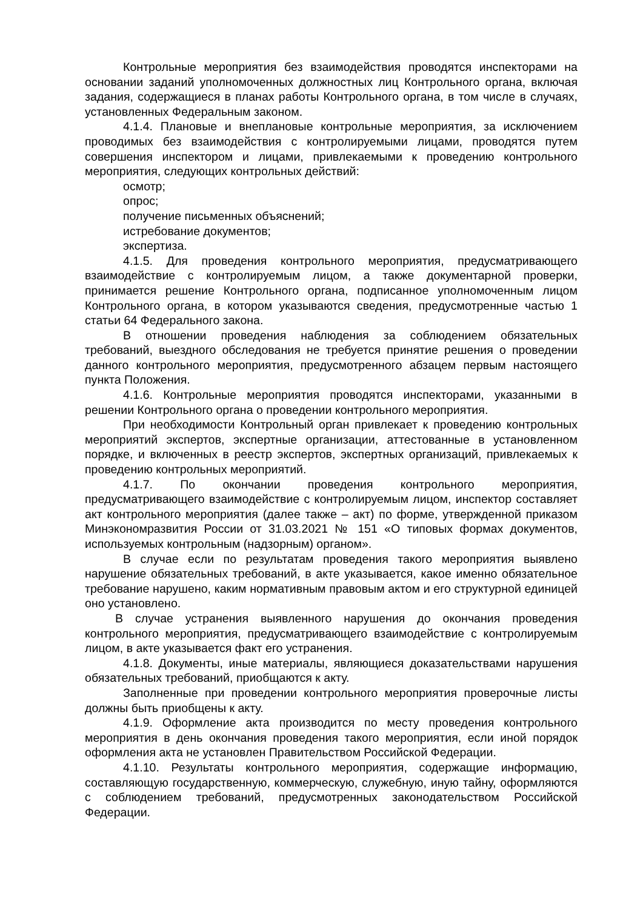Контрольные мероприятия без взаимодействия проводятся инспекторами на основании заданий уполномоченных должностных лиц Контрольного органа, включая задания, содержащиеся в планах работы Контрольного органа, в том числе в случаях, установленных Федеральным законом.
4.1.4. Плановые и внеплановые контрольные мероприятия, за исключением проводимых без взаимодействия с контролируемыми лицами, проводятся путем совершения инспектором и лицами, привлекаемыми к проведению контрольного мероприятия, следующих контрольных действий:
осмотр;
опрос;
получение письменных объяснений;
истребование документов;
экспертиза.
4.1.5. Для проведения контрольного мероприятия, предусматривающего взаимодействие с контролируемым лицом, а также документарной проверки, принимается решение Контрольного органа, подписанное уполномоченным лицом Контрольного органа, в котором указываются сведения, предусмотренные частью 1 статьи 64 Федерального закона.
В отношении проведения наблюдения за соблюдением обязательных требований, выездного обследования не требуется принятие решения о проведении данного контрольного мероприятия, предусмотренного абзацем первым настоящего пункта Положения.
4.1.6. Контрольные мероприятия проводятся инспекторами, указанными в решении Контрольного органа о проведении контрольного мероприятия.
При необходимости Контрольный орган привлекает к проведению контрольных мероприятий экспертов, экспертные организации, аттестованные в установленном порядке, и включенных в реестр экспертов, экспертных организаций, привлекаемых к проведению контрольных мероприятий.
4.1.7. По окончании проведения контрольного мероприятия, предусматривающего взаимодействие с контролируемым лицом, инспектор составляет акт контрольного мероприятия (далее также – акт) по форме, утвержденной приказом Минэкономразвития России от 31.03.2021 № 151 «О типовых формах документов, используемых контрольным (надзорным) органом».
В случае если по результатам проведения такого мероприятия выявлено нарушение обязательных требований, в акте указывается, какое именно обязательное требование нарушено, каким нормативным правовым актом и его структурной единицей оно установлено.
В случае устранения выявленного нарушения до окончания проведения контрольного мероприятия, предусматривающего взаимодействие с контролируемым лицом, в акте указывается факт его устранения.
4.1.8. Документы, иные материалы, являющиеся доказательствами нарушения обязательных требований, приобщаются к акту.
Заполненные при проведении контрольного мероприятия проверочные листы должны быть приобщены к акту.
4.1.9. Оформление акта производится по месту проведения контрольного мероприятия в день окончания проведения такого мероприятия, если иной порядок оформления акта не установлен Правительством Российской Федерации.
4.1.10. Результаты контрольного мероприятия, содержащие информацию, составляющую государственную, коммерческую, служебную, иную тайну, оформляются с соблюдением требований, предусмотренных законодательством Российской Федерации.